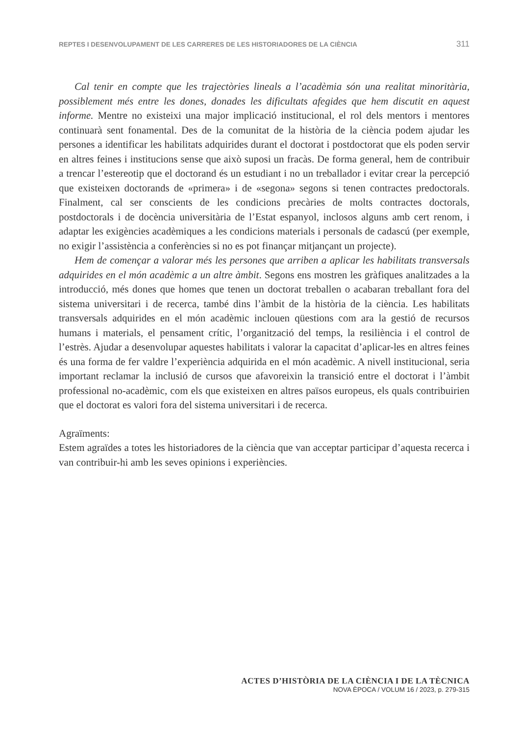REPTES I DESENVOLUPAMENT DE LES CARRERES DE LES HISTORIADORES DE LA CIÈNCIA 311
Cal tenir en compte que les trajectòries lineals a l’acadèmia són una realitat minoritària, possiblement més entre les dones, donades les dificultats afegides que hem discutit en aquest informe. Mentre no existeixi una major implicació institucional, el rol dels mentors i mentores continuarà sent fonamental. Des de la comunitat de la història de la ciència podem ajudar les persones a identificar les habilitats adquirides durant el doctorat i postdoctorat que els poden servir en altres feines i institucions sense que això suposi un fracàs. De forma general, hem de contribuir a trencar l’estereotip que el doctorand és un estudiant i no un treballador i evitar crear la percepció que existeixen doctorands de «primera» i de «segona» segons si tenen contractes predoctorals. Finalment, cal ser conscients de les condicions precàries de molts contractes doctorals, postdoctorals i de docència universitària de l’Estat espanyol, inclosos alguns amb cert renom, i adaptar les exigències acadèmiques a les condicions materials i personals de cadascú (per exemple, no exigir l’assistència a conferències si no es pot finançar mitjançant un projecte).
Hem de començar a valorar més les persones que arriben a aplicar les habilitats transversals adquirides en el món acadèmic a un altre àmbit. Segons ens mostren les gràfiques analitzades a la introducció, més dones que homes que tenen un doctorat treballen o acabaran treballant fora del sistema universitari i de recerca, també dins l’àmbit de la història de la ciència. Les habilitats transversals adquirides en el món acadèmic inclouen qüestions com ara la gestió de recursos humans i materials, el pensament crític, l’organització del temps, la resiliència i el control de l’estrès. Ajudar a desenvolupar aquestes habilitats i valorar la capacitat d’aplicar-les en altres feines és una forma de fer valdre l’experiència adquirida en el món acadèmic. A nivell institucional, seria important reclamar la inclusió de cursos que afavoreixin la transició entre el doctorat i l’àmbit professional no-acadèmic, com els que existeixen en altres països europeus, els quals contribuirien que el doctorat es valori fora del sistema universitari i de recerca.
Agraïments:
Estem agraïdes a totes les historiadores de la ciència que van acceptar participar d’aquesta recerca i van contribuir-hi amb les seves opinions i experiències.
ACTES D’HISTÒRIA DE LA CIÈNCIA I DE LA TÈCNICA
NOVA ÈPOCA / VOLUM 16 / 2023, p. 279-315